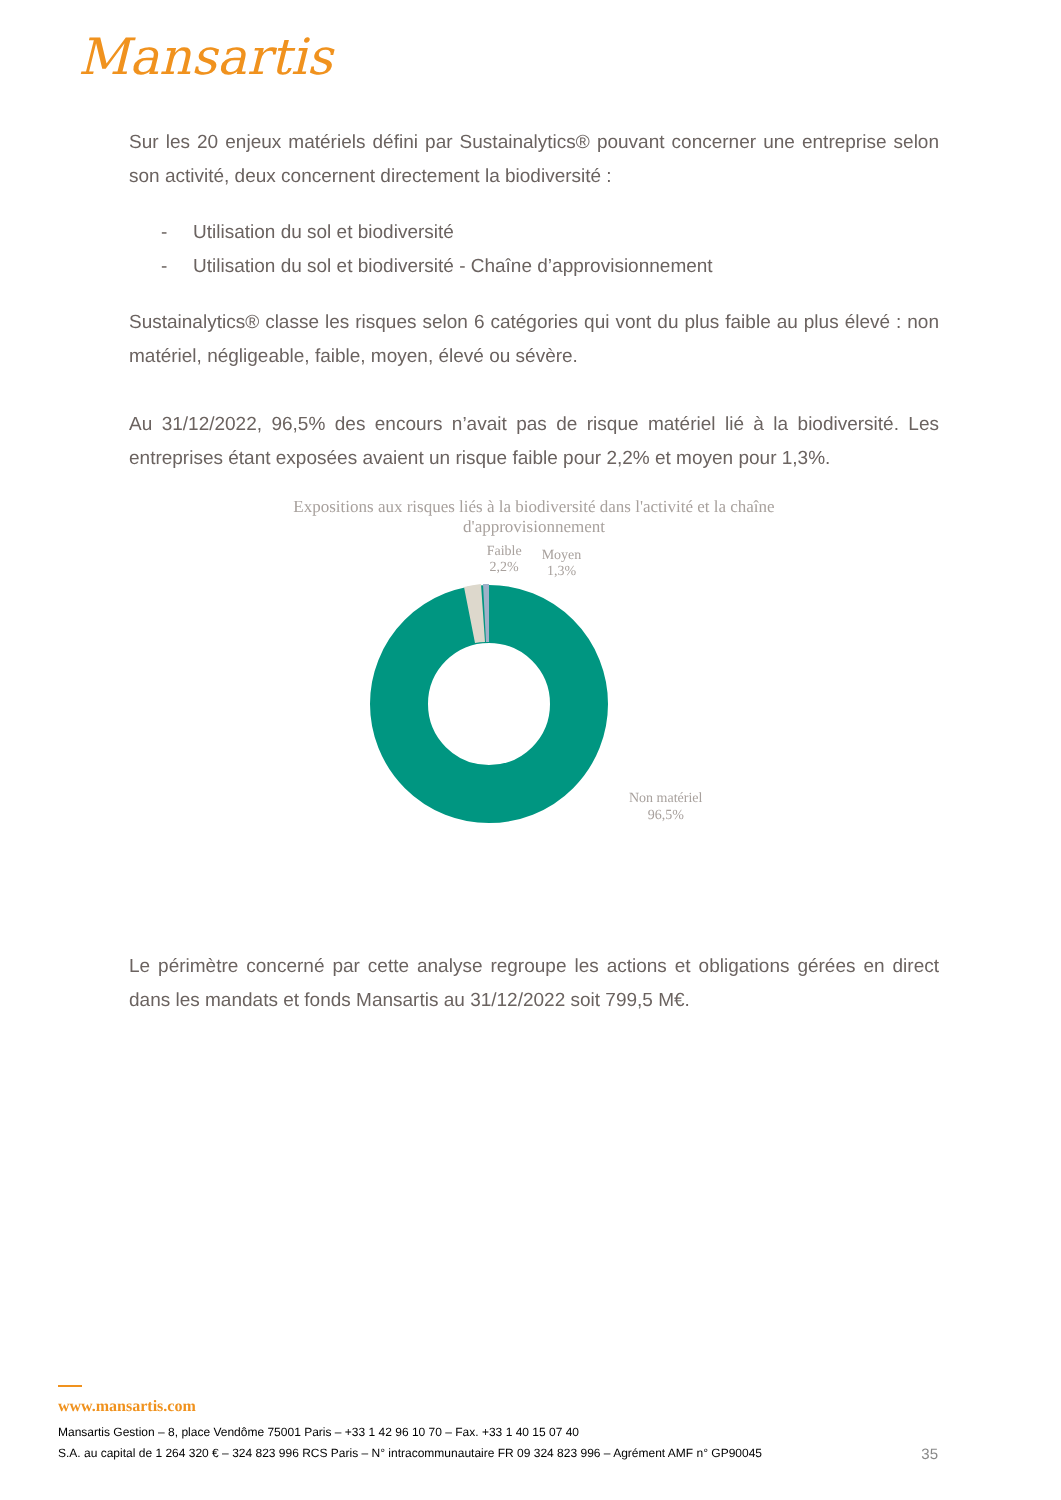Mansartis
Sur les 20 enjeux matériels défini par Sustainalytics® pouvant concerner une entreprise selon son activité, deux concernent directement la biodiversité :
- Utilisation du sol et biodiversité
- Utilisation du sol et biodiversité - Chaîne d’approvisionnement
Sustainalytics® classe les risques selon 6 catégories qui vont du plus faible au plus élevé : non matériel, négligeable, faible, moyen, élevé ou sévère.
Au 31/12/2022, 96,5% des encours n’avait pas de risque matériel lié à la biodiversité. Les entreprises étant exposées avaient un risque faible pour 2,2% et moyen pour 1,3%.
Expositions aux risques liés à la biodiversité dans l'activité et la chaîne
d'approvisionnement
Faible
2,2%
Moyen
1,3%
Non matériel
96,5%
Le périmètre concerné par cette analyse regroupe les actions et obligations gérées en direct dans les mandats et fonds Mansartis au 31/12/2022 soit 799,5 M€.
www.mansartis.com
Mansartis Gestion – 8, place Vendôme 75001 Paris – +33 1 42 96 10 70 – Fax. +33 1 40 15 07 40
S.A. au capital de 1 264 320 € – 324 823 996 RCS Paris – N° intracommunautaire FR 09 324 823 996 – Agrément AMF n° GP90045 35